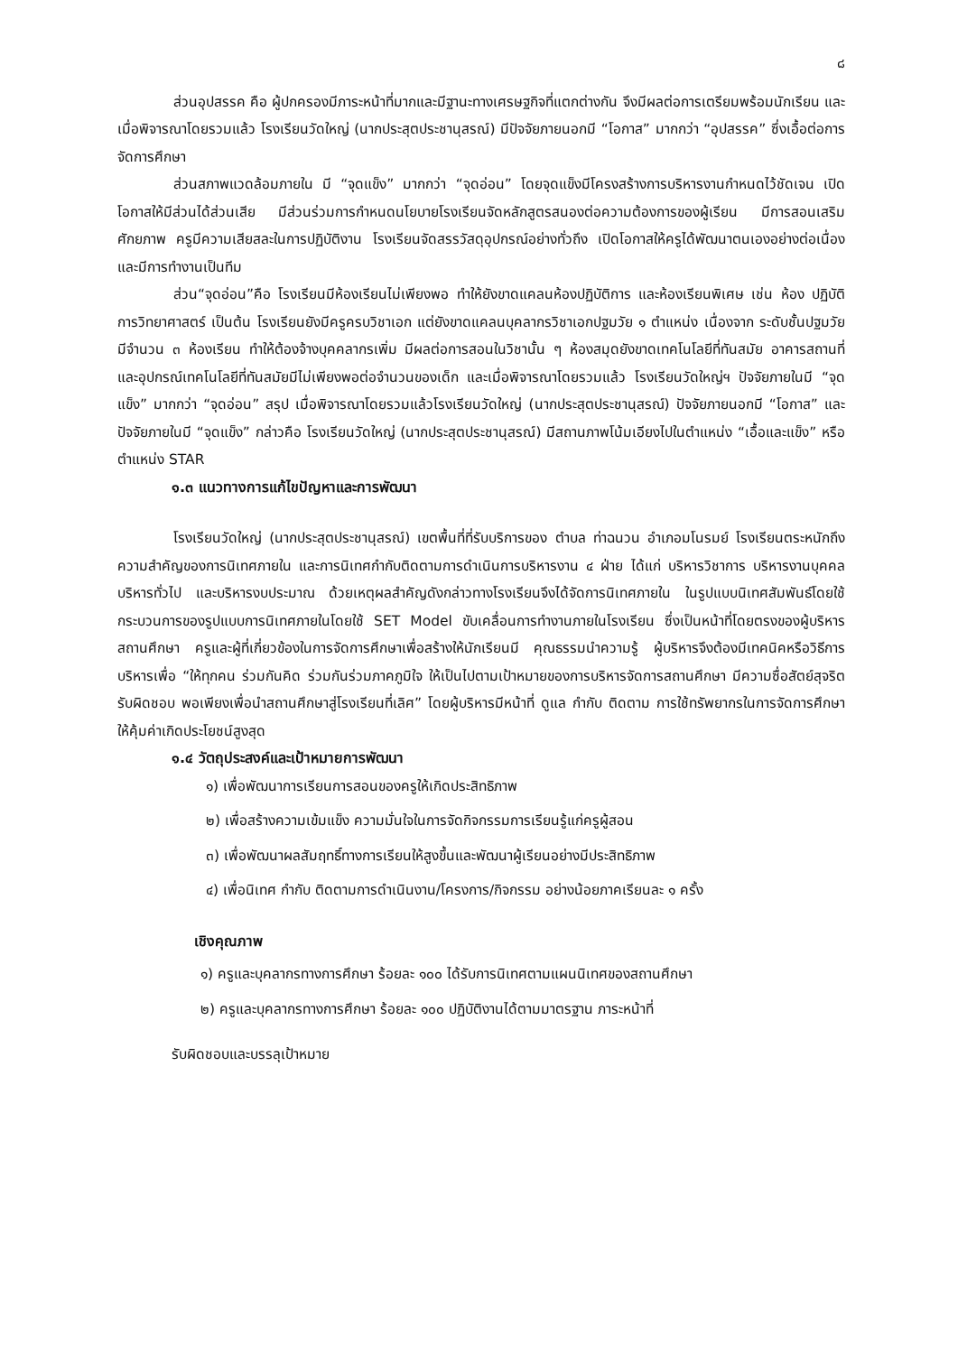๘
ส่วนอุปสรรค คือ ผู้ปกครองมีภาระหน้าที่มากและมีฐานะทางเศรษฐกิจที่แตกต่างกัน จึงมีผลต่อการเตรียมพร้อมนักเรียน และเมื่อพิจารณาโดยรวมแล้ว โรงเรียนวัดใหญ่ (นากประสุตประชานุสรณ์) มีปัจจัยภายนอกมี “โอกาส” มากกว่า “อุปสรรค” ซึ่งเอื้อต่อการจัดการศึกษา
ส่วนสภาพแวดล้อมภายใน มี “จุดแข็ง” มากกว่า “จุดอ่อน” โดยจุดแข็งมีโครงสร้างการบริหารงานกำหนดไว้ชัดเจน เปิดโอกาสให้มีส่วนได้ส่วนเสีย มีส่วนร่วมการกำหนดนโยบายโรงเรียนจัดหลักสูตรสนองต่อความต้องการของผู้เรียน มีการสอนเสริมศักยภาพ ครูมีความเสียสละในการปฏิบัติงาน โรงเรียนจัดสรรวัสดุอุปกรณ์อย่างทั่วถึง เปิดโอกาสให้ครูได้พัฒนาตนเองอย่างต่อเนื่อง และมีการทำงานเป็นทีม
ส่วน“จุดอ่อน”คือ โรงเรียนมีห้องเรียนไม่เพียงพอ ทำให้ยังขาดแคลนห้องปฏิบัติการ และห้องเรียนพิเศษ เช่น ห้อง ปฏิบัติการวิทยาศาสตร์ เป็นต้น โรงเรียนยังมีครูครบวิชาเอก แต่ยังขาดแคลนบุคลากรวิชาเอกปฐมวัย ๑ ตำแหน่ง เนื่องจาก ระดับชั้นปฐมวัยมีจำนวน ๓ ห้องเรียน ทำให้ต้องจ้างบุคคลากรเพิ่ม มีผลต่อการสอนในวิชานั้น ๆ ห้องสมุดยังขาดเทคโนโลยีที่ทันสมัย อาคารสถานที่ และอุปกรณ์เทคโนโลยีที่ทันสมัยมีไม่เพียงพอต่อจำนวนของเด็ก และเมื่อพิจารณาโดยรวมแล้ว โรงเรียนวัดใหญ่ฯ ปัจจัยภายในมี “จุดแข็ง” มากกว่า “จุดอ่อน” สรุป เมื่อพิจารณาโดยรวมแล้วโรงเรียนวัดใหญ่ (นากประสุตประชานุสรณ์) ปัจจัยภายนอกมี “โอกาส” และปัจจัยภายในมี “จุดแข็ง” กล่าวคือ โรงเรียนวัดใหญ่ (นากประสุตประชานุสรณ์) มีสถานภาพโน้มเอียงไปในตำแหน่ง “เอื้อและแข็ง” หรือตำแหน่ง STAR
๑.๓ แนวทางการแก้ไขปัญหาและการพัฒนา
โรงเรียนวัดใหญ่ (นากประสุตประชานุสรณ์) เขตพื้นที่ที่รับบริการของ ตำบล ท่าฉนวน อำเภอมโนรมย์ โรงเรียนตระหนักถึงความสำคัญของการนิเทศภายใน และการนิเทศกำกับติดตามการดำเนินการบริหารงาน ๔ ฝ่าย ได้แก่ บริหารวิชาการ บริหารงานบุคคล บริหารทั่วไป และบริหารงบประมาณ ด้วยเหตุผลสำคัญดังกล่าวทางโรงเรียนจึงได้จัดการนิเทศภายใน ในรูปแบบนิเทศสัมพันธ์โดยใช้กระบวนการของรูปแบบการนิเทศภายในโดยใช้ SET Model ขับเคลื่อนการทำงานภายในโรงเรียน ซึ่งเป็นหน้าที่โดยตรงของผู้บริหารสถานศึกษา ครูและผู้ที่เกี่ยวข้องในการจัดการศึกษาเพื่อสร้างให้นักเรียนมี คุณธรรมนำความรู้ ผู้บริหารจึงต้องมีเทคนิคหรือวิธีการบริหารเพื่อ “ให้ทุกคน ร่วมกันคิด ร่วมกันร่วมภาคภูมิใจ ให้เป็นไปตามเป้าหมายของการบริหารจัดการสถานศึกษา มีความซื่อสัตย์สุจริต รับผิดชอบ พอเพียงเพื่อนำสถานศึกษาสู่โรงเรียนที่เลิศ” โดยผู้บริหารมีหน้าที่ ดูแล กำกับ ติดตาม การใช้ทรัพยากรในการจัดการศึกษาให้คุ้มค่าเกิดประโยชน์สูงสุด
๑.๔ วัตถุประสงค์และเป้าหมายการพัฒนา
๑) เพื่อพัฒนาการเรียนการสอนของครูให้เกิดประสิทธิภาพ
๒) เพื่อสร้างความเข้มแข็ง ความมั่นใจในการจัดกิจกรรมการเรียนรู้แก่ครูผู้สอน
๓) เพื่อพัฒนาผลสัมฤทธิ์ทางการเรียนให้สูงขึ้นและพัฒนาผู้เรียนอย่างมีประสิทธิภาพ
๔) เพื่อนิเทศ กำกับ ติดตามการดำเนินงาน/โครงการ/กิจกรรม อย่างน้อยภาคเรียนละ ๑ ครั้ง
เชิงคุณภาพ
๑) ครูและบุคลากรทางการศึกษา ร้อยละ ๑๐๐ ได้รับการนิเทศตามแผนนิเทศของสถานศึกษา
๒) ครูและบุคลากรทางการศึกษา ร้อยละ ๑๐๐ ปฏิบัติงานได้ตามมาตรฐาน ภาระหน้าที่
รับผิดชอบและบรรลุเป้าหมาย